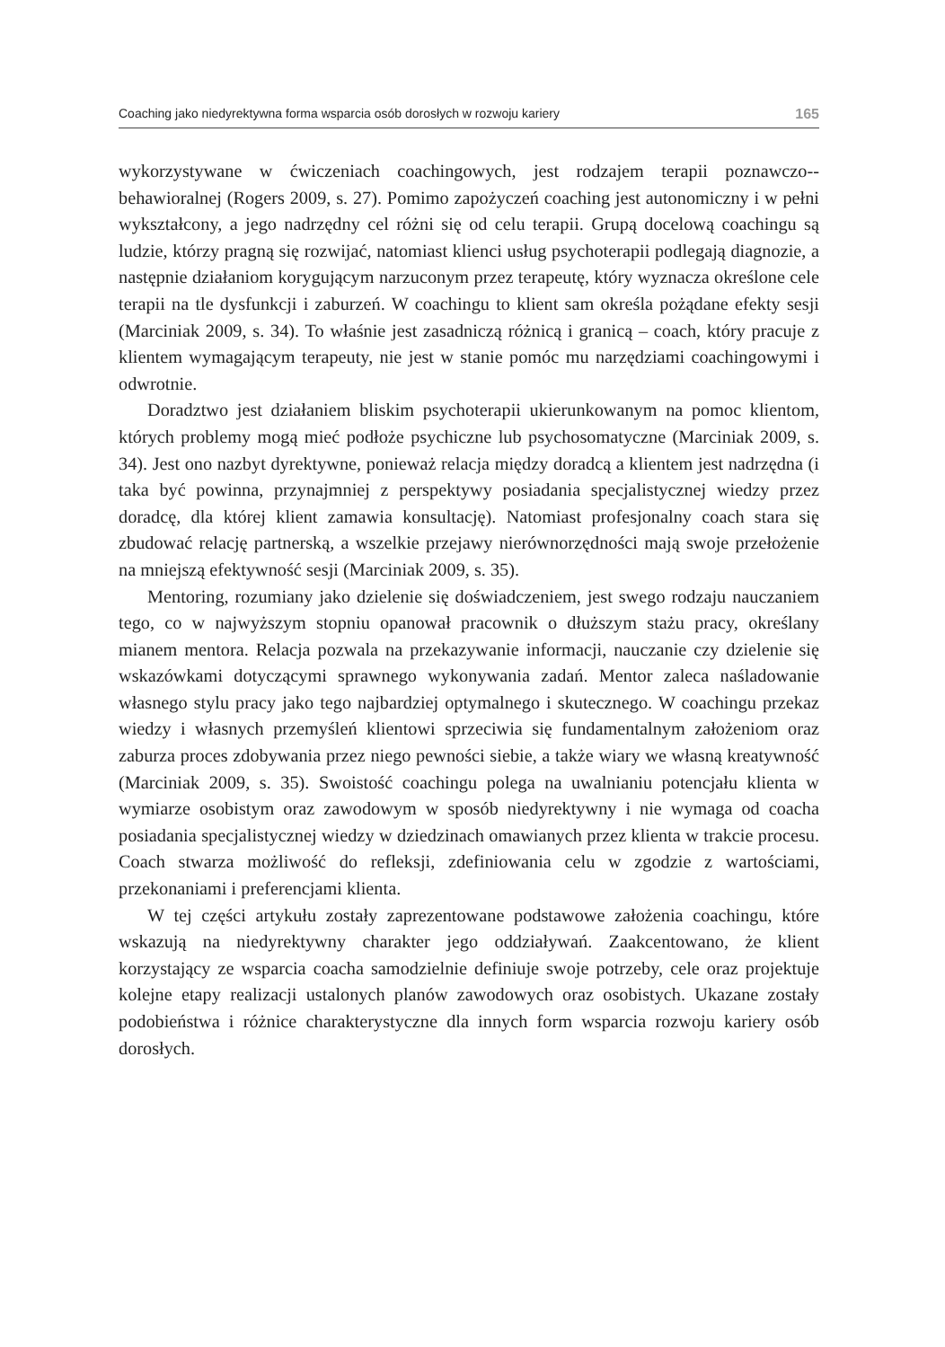Coaching jako niedyrektywna forma wsparcia osób dorosłych w rozwoju kariery 165
wykorzystywane w ćwiczeniach coachingowych, jest rodzajem terapii poznawczo--behawioralnej (Rogers 2009, s. 27). Pomimo zapożyczeń coaching jest autonomiczny i w pełni wykształcony, a jego nadrzędny cel różni się od celu terapii. Grupą docelową coachingu są ludzie, którzy pragną się rozwijać, natomiast klienci usług psychoterapii podlegają diagnozie, a następnie działaniom korygującym narzuconym przez terapeutę, który wyznacza określone cele terapii na tle dysfunkcji i zaburzeń. W coachingu to klient sam określa pożądane efekty sesji (Marciniak 2009, s. 34). To właśnie jest zasadniczą różnicą i granicą – coach, który pracuje z klientem wymagającym terapeuty, nie jest w stanie pomóc mu narzędziami coachingowymi i odwrotnie.
Doradztwo jest działaniem bliskim psychoterapii ukierunkowanym na pomoc klientom, których problemy mogą mieć podłoże psychiczne lub psychosomatyczne (Marciniak 2009, s. 34). Jest ono nazbyt dyrektywne, ponieważ relacja między doradcą a klientem jest nadrzędna (i taka być powinna, przynajmniej z perspektywy posiadania specjalistycznej wiedzy przez doradcę, dla której klient zamawia konsultację). Natomiast profesjonalny coach stara się zbudować relację partnerską, a wszelkie przejawy nierównorzędności mają swoje przełożenie na mniejszą efektywność sesji (Marciniak 2009, s. 35).
Mentoring, rozumiany jako dzielenie się doświadczeniem, jest swego rodzaju nauczaniem tego, co w najwyższym stopniu opanował pracownik o dłuższym stażu pracy, określany mianem mentora. Relacja pozwala na przekazywanie informacji, nauczanie czy dzielenie się wskazówkami dotyczącymi sprawnego wykonywania zadań. Mentor zaleca naśladowanie własnego stylu pracy jako tego najbardziej optymalnego i skutecznego. W coachingu przekaz wiedzy i własnych przemyśleń klientowi sprzeciwia się fundamentalnym założeniom oraz zaburza proces zdobywania przez niego pewności siebie, a także wiary we własną kreatywność (Marciniak 2009, s. 35). Swoistość coachingu polega na uwalnianiu potencjału klienta w wymiarze osobistym oraz zawodowym w sposób niedyrektywny i nie wymaga od coacha posiadania specjalistycznej wiedzy w dziedzinach omawianych przez klienta w trakcie procesu. Coach stwarza możliwość do refleksji, zdefiniowania celu w zgodzie z wartościami, przekonaniami i preferencjami klienta.
W tej części artykułu zostały zaprezentowane podstawowe założenia coachingu, które wskazują na niedyrektywny charakter jego oddziaływań. Zaakcentowano, że klient korzystający ze wsparcia coacha samodzielnie definiuje swoje potrzeby, cele oraz projektuje kolejne etapy realizacji ustalonych planów zawodowych oraz osobistych. Ukazane zostały podobieństwa i różnice charakterystyczne dla innych form wsparcia rozwoju kariery osób dorosłych.